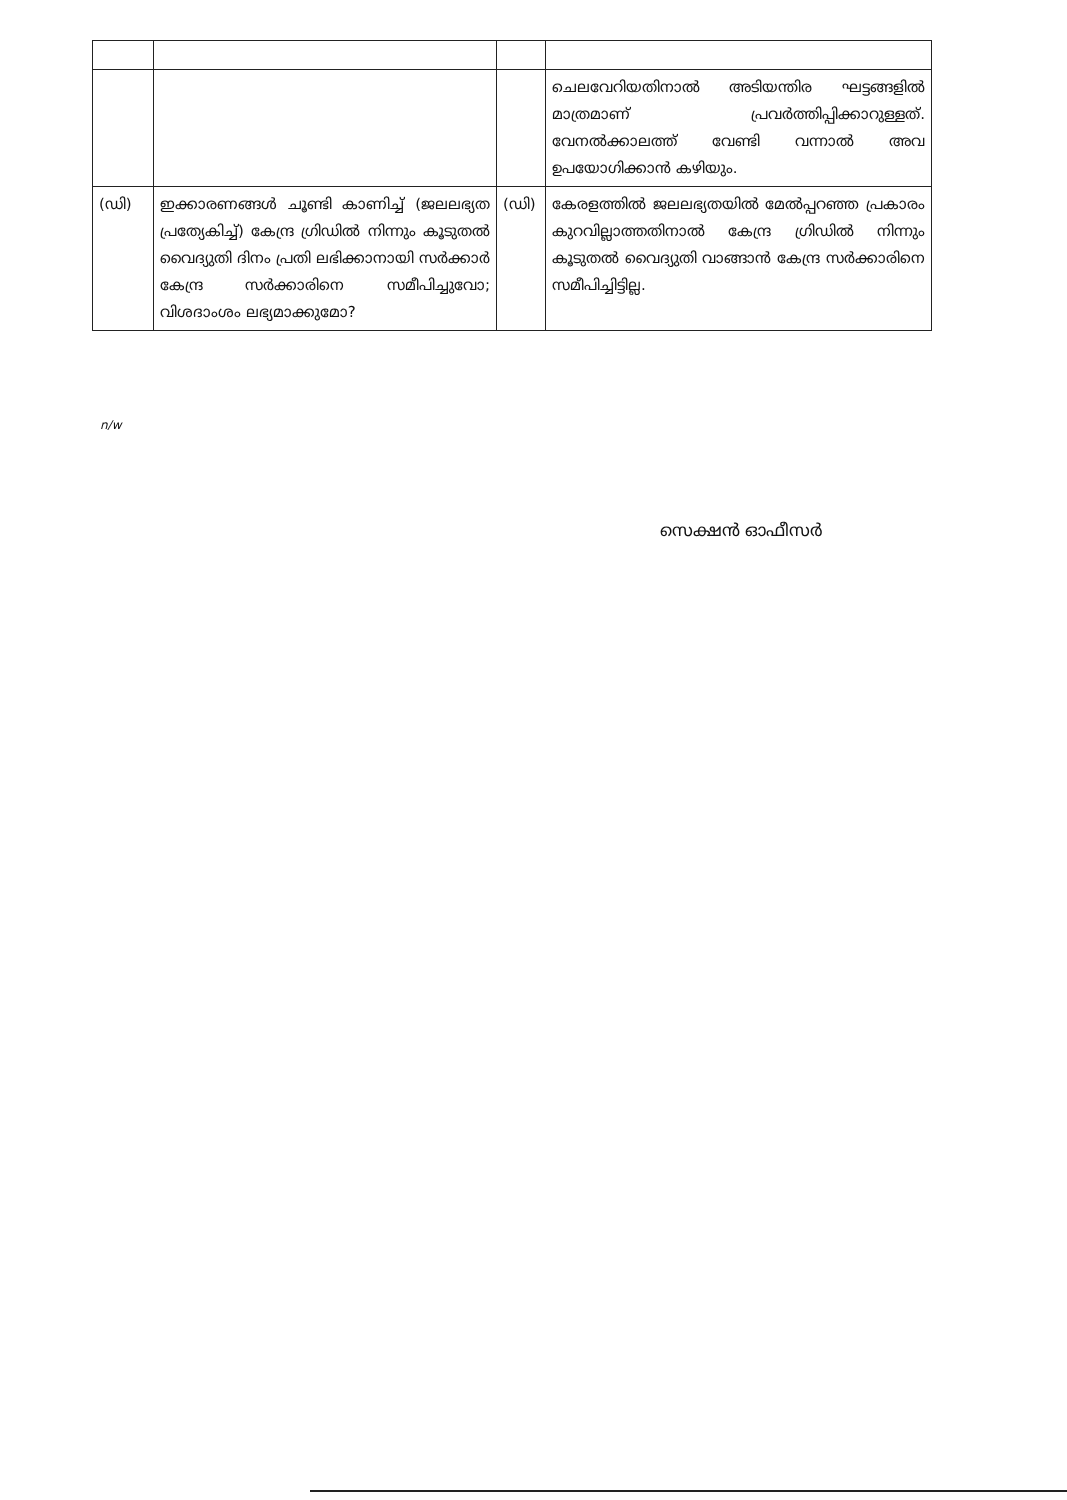| | | | ചെലവേറിയതിനാൽ അടിയന്തിര ഘട്ടങ്ങളിൽ മാത്രമാണ് പ്രവർത്തിപ്പിക്കാറുള്ളത്. വേനൽക്കാലത്ത് വേണ്ടി വന്നാൽ അവ ഉപയോഗിക്കാൻ കഴിയും. |
| (ഡി) | ഇക്കാരണങ്ങൾ ചൂണ്ടി കാണിച്ച് (ജലലഭ്യത പ്രത്യേകിച്ച്) കേന്ദ്ര ഗ്രിഡിൽ നിന്നും കൂടുതൽ വൈദ്യുതി ദിനം പ്രതി ലഭിക്കാനായി സർക്കാർ കേന്ദ്ര സർക്കാരിനെ സമീപിച്ചുവോ; വിശദാംശം ലഭ്യമാക്കുമോ? | (ഡി) | കേരളത്തിൽ ജലലഭ്യതയിൽ മേൽപ്പറഞ്ഞ പ്രകാരം കുറവില്ലാത്തതിനാൽ കേന്ദ്ര ഗ്രിഡിൽ നിന്നും കൂടുതൽ വൈദ്യുതി വാങ്ങാൻ കേന്ദ്ര സർക്കാരിനെ സമീപിച്ചിട്ടില്ല. |
n/w
സെക്ഷൻ ഓഫീസർ